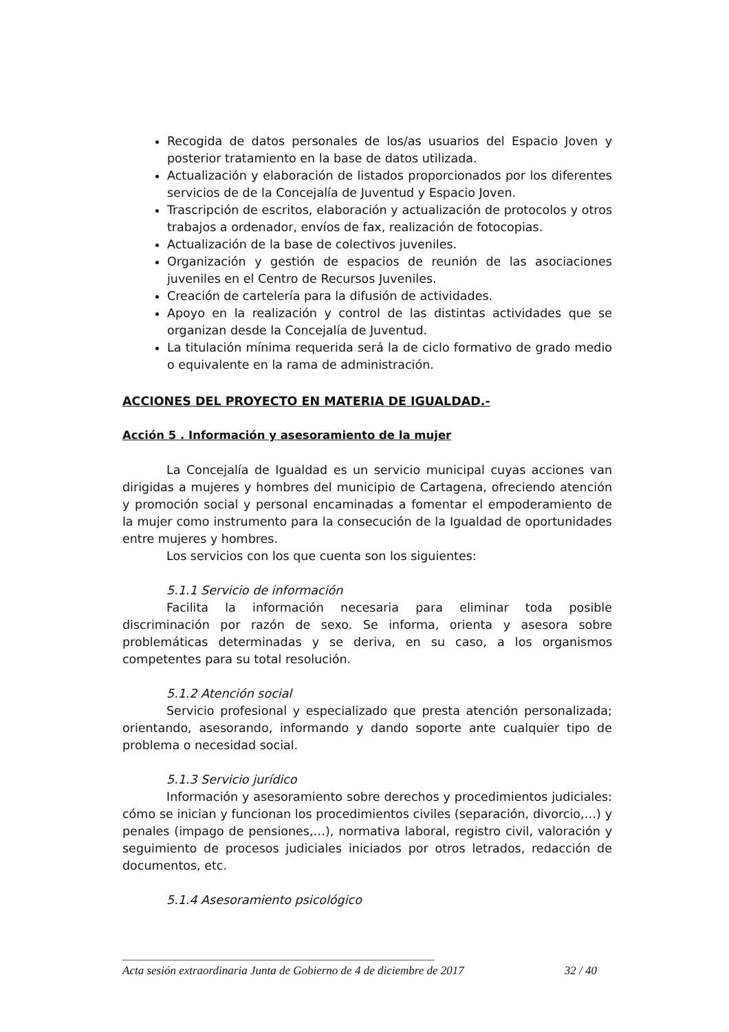Recogida de datos personales de los/as usuarios del Espacio Joven y posterior tratamiento en la base de datos utilizada.
Actualización y elaboración de listados proporcionados por los diferentes servicios de de la Concejalía de Juventud y Espacio Joven.
Trascripción de escritos, elaboración y actualización de protocolos y otros trabajos a ordenador, envíos de fax, realización de fotocopias.
Actualización de la base de colectivos juveniles.
Organización y gestión de espacios de reunión de las asociaciones juveniles en el Centro de Recursos Juveniles.
Creación de cartelería para la difusión de actividades.
Apoyo en la realización y control de las distintas actividades que se organizan desde la Concejalía de Juventud.
La titulación mínima requerida será la de ciclo formativo de grado medio o equivalente en la rama de administración.
ACCIONES DEL PROYECTO EN MATERIA DE IGUALDAD.-
Acción 5 . Información y asesoramiento de la mujer
La Concejalía de Igualdad es un servicio municipal cuyas acciones van dirigidas a mujeres y hombres del municipio de Cartagena, ofreciendo atención y promoción social y personal encaminadas a fomentar el empoderamiento de la mujer como instrumento para la consecución de la Igualdad de oportunidades entre mujeres y hombres.
Los servicios con los que cuenta son los siguientes:
5.1.1 Servicio de información
Facilita la información necesaria para eliminar toda posible discriminación por razón de sexo. Se informa, orienta y asesora sobre problemáticas determinadas y se deriva, en su caso, a los organismos competentes para su total resolución.
5.1.2 Atención social
Servicio profesional y especializado que presta atención personalizada; orientando, asesorando, informando y dando soporte ante cualquier tipo de problema o necesidad social.
5.1.3 Servicio jurídico
Información y asesoramiento sobre derechos y procedimientos judiciales: cómo se inician y funcionan los procedimientos civiles (separación, divorcio,…) y penales (impago de pensiones,…), normativa laboral, registro civil, valoración y seguimiento de procesos judiciales iniciados por otros letrados, redacción de documentos, etc.
5.1.4 Asesoramiento psicológico
Acta sesión extraordinaria Junta de Gobierno de 4 de diciembre de 2017 32 / 40